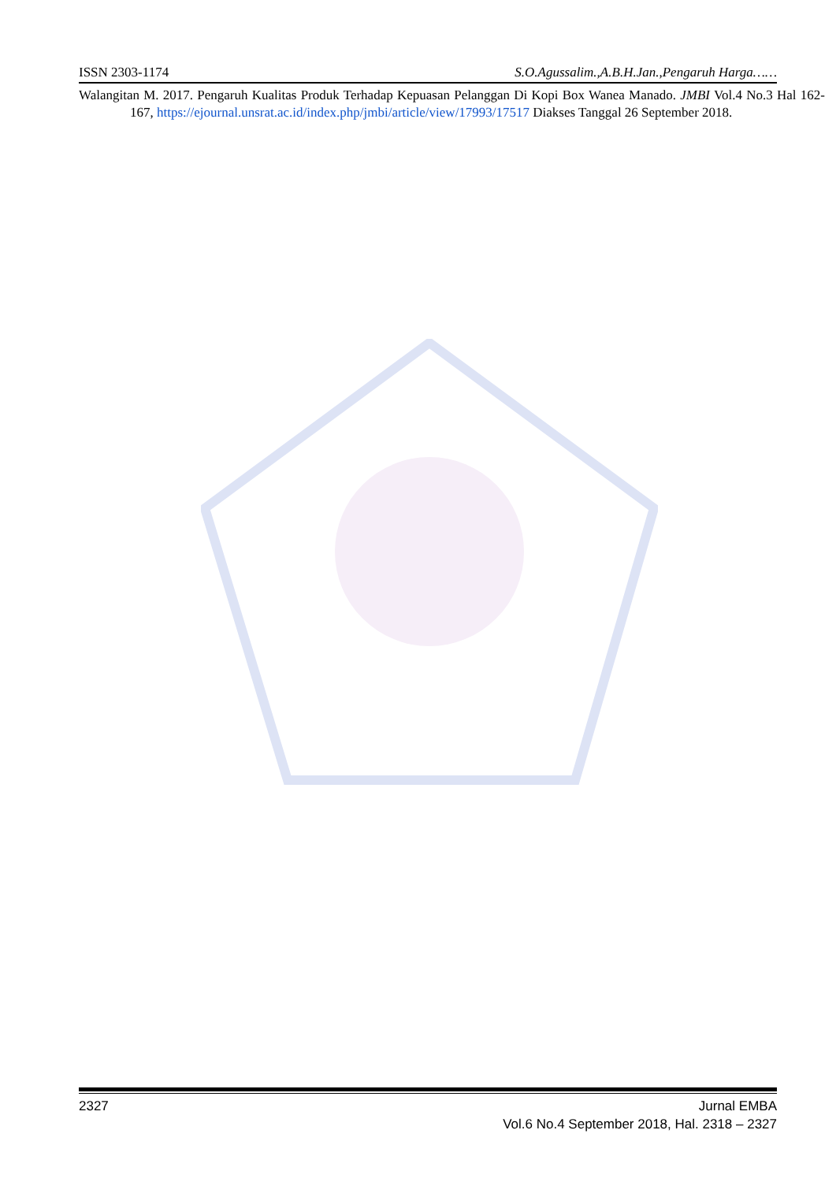ISSN 2303-1174 S.O.Agussalim.,A.B.H.Jan.,Pengaruh Harga……
Walangitan M. 2017. Pengaruh Kualitas Produk Terhadap Kepuasan Pelanggan Di Kopi Box Wanea Manado. JMBI Vol.4 No.3 Hal 162-167, https://ejournal.unsrat.ac.id/index.php/jmbi/article/view/17993/17517 Diakses Tanggal 26 September 2018.
2327 Jurnal EMBA
Vol.6 No.4 September 2018, Hal. 2318 – 2327